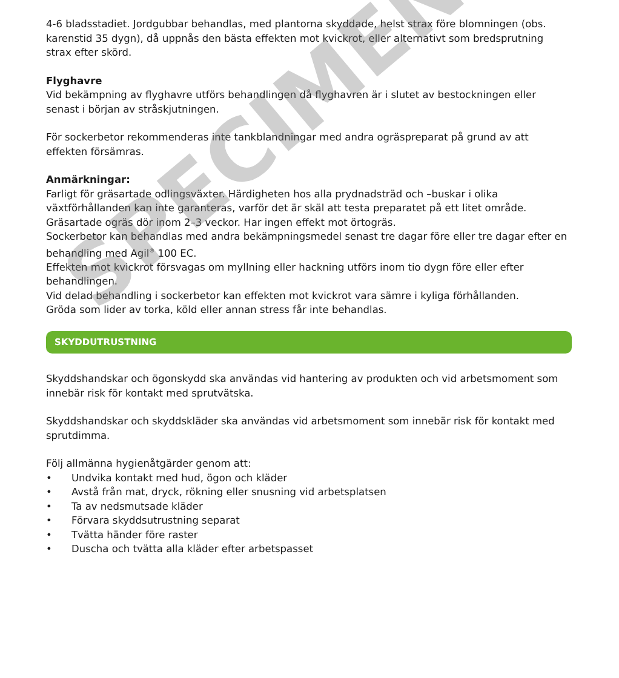4-6 bladsstadiet. Jordgubbar behandlas, med plantorna skyddade, helst strax före blomningen (obs. karenstid 35 dygn), då uppnås den bästa effekten mot kvickrot, eller alternativt som bredsprutning strax efter skörd.
Flyghavre
Vid bekämpning av flyghavre utförs behandlingen då flyghavren är i slutet av bestockningen eller senast i början av stråskjutningen.
För sockerbetor rekommenderas inte tankblandningar med andra ogräspreparat på grund av att effekten försämras.
Anmärkningar:
Farligt för gräsartade odlingsväxter. Härdigheten hos alla prydnadsträd och –buskar i olika växtförhållanden kan inte garanteras, varför det är skäl att testa preparatet på ett litet område.
Gräsartade ogräs dör inom 2–3 veckor. Har ingen effekt mot örtogräs.
Sockerbetor kan behandlas med andra bekämpningsmedel senast tre dagar före eller tre dagar efter en behandling med Agil<sup>®</sup> 100 EC.
Effekten mot kvickrot försvagas om myllning eller hackning utförs inom tio dygn före eller efter behandlingen.
Vid delad behandling i sockerbetor kan effekten mot kvickrot vara sämre i kyliga förhållanden.
Gröda som lider av torka, köld eller annan stress får inte behandlas.
SKYDDUTRUSTNING
Skyddshandskar och ögonskydd ska användas vid hantering av produkten och vid arbetsmoment som innebär risk för kontakt med sprutvätska.
Skyddshandskar och skyddskläder ska användas vid arbetsmoment som innebär risk för kontakt med sprutdimma.
Följ allmänna hygienåtgärder genom att:
• Undvika kontakt med hud, ögon och kläder
• Avstå från mat, dryck, rökning eller snusning vid arbetsplatsen
• Ta av nedsmutsade kläder
• Förvara skyddsutrustning separat
• Tvätta händer före raster
• Duscha och tvätta alla kläder efter arbetspasset
SPECIMEN